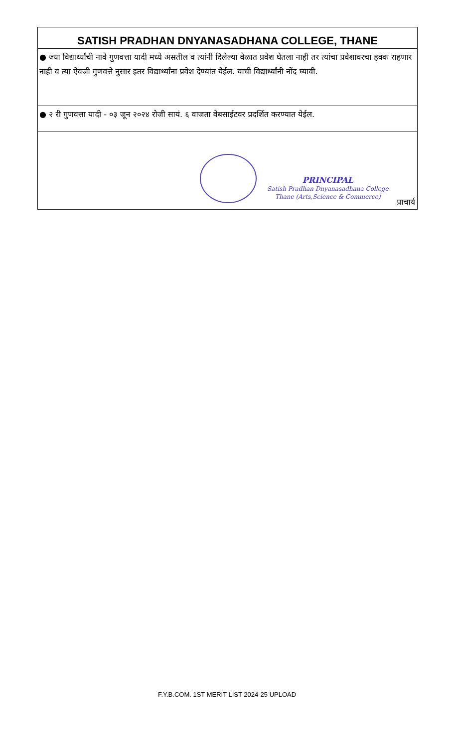| SATISH PRADHAN DNYANASADHANA COLLEGE, THANE |
| --- |
| ● ज्या विद्यार्थ्यांची नावे गुणवत्ता यादी मध्ये असतील व त्यांनी दिलेल्या वेळात प्रवेश घेतला नाही तर त्यांचा प्रवेशावरचा हक्क राहणार नाही व त्या ऐवजी गुणवत्ते नुसार इतर विद्यार्थ्यांना प्रवेश देण्यांत येईल. याची विद्यार्थ्यांनी नोंद घ्यावी. |
| ● २ री गुणवत्ता यादी - ०३ जून २०२४ रोजी सायं. ६ वाजता वेबसाईटवर प्रदर्शित करण्यात येईल. |
| PRINCIPAL Satish Pradhan Dnyanasadhana College Thane (Arts,Science & Commerce) प्राचार्य |
F.Y.B.COM. 1ST MERIT LIST 2024-25 UPLOAD